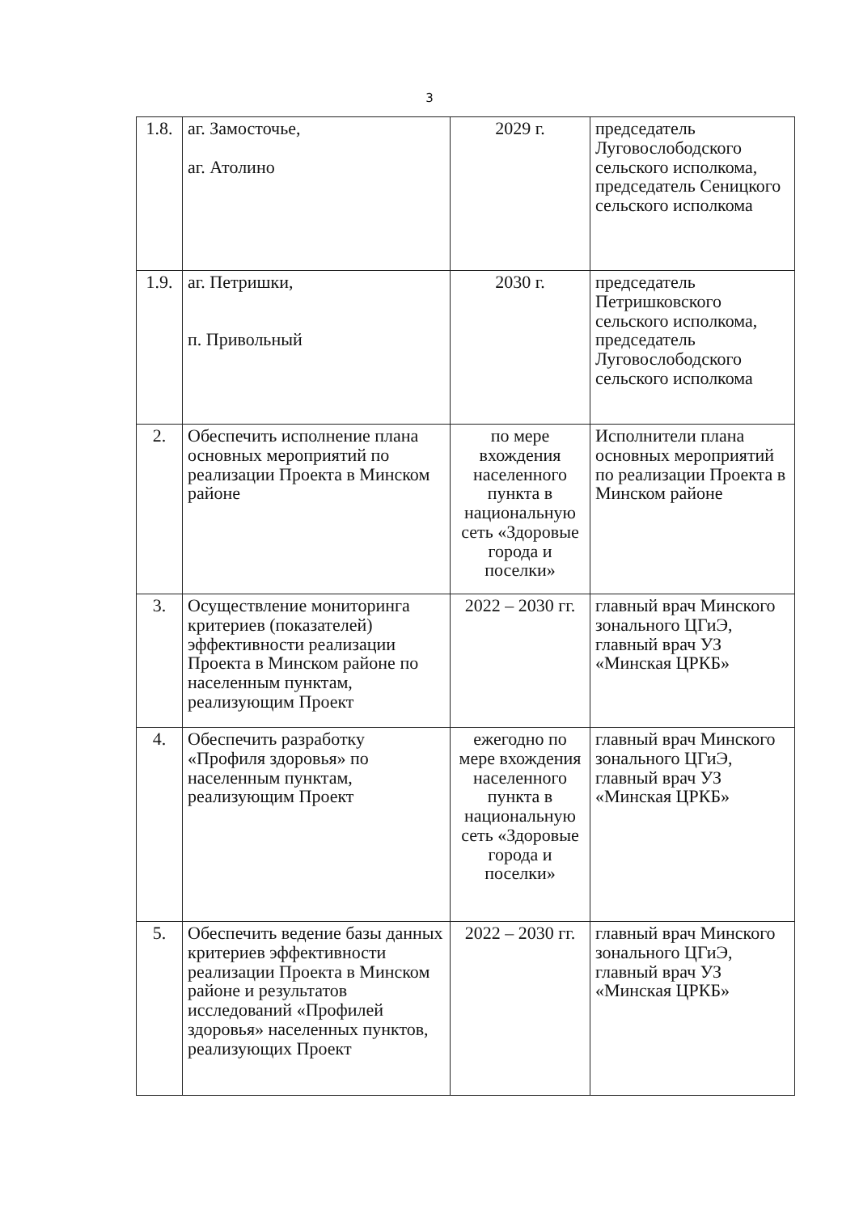3
| 1.8. | аг. Замосточье, аг. Атолино | 2029 г. | председатель Луговослободского сельского исполкома, председатель Сеницкого сельского исполкома |
| 1.9. | аг. Петришки, п. Привольный | 2030 г. | председатель Петришковского сельского исполкома, председатель Луговослободского сельского исполкома |
| 2. | Обеспечить исполнение плана основных мероприятий по реализации Проекта в Минском районе | по мере вхождения населенного пункта в национальную сеть «Здоровые города и поселки» | Исполнители плана основных мероприятий по реализации Проекта в Минском районе |
| 3. | Осуществление мониторинга критериев (показателей) эффективности реализации Проекта в Минском районе по населенным пунктам, реализующим Проект | 2022 – 2030 гг. | главный врач Минского зонального ЦГиЭ, главный врач УЗ «Минская ЦРКБ» |
| 4. | Обеспечить разработку «Профиля здоровья» по населенным пунктам, реализующим Проект | ежегодно по мере вхождения населенного пункта в национальную сеть «Здоровые города и поселки» | главный врач Минского зонального ЦГиЭ, главный врач УЗ «Минская ЦРКБ» |
| 5. | Обеспечить ведение базы данных критериев эффективности реализации Проекта в Минском районе и результатов исследований «Профилей здоровья» населенных пунктов, реализующих Проект | 2022 – 2030 гг. | главный врач Минского зонального ЦГиЭ, главный врач УЗ «Минская ЦРКБ» |